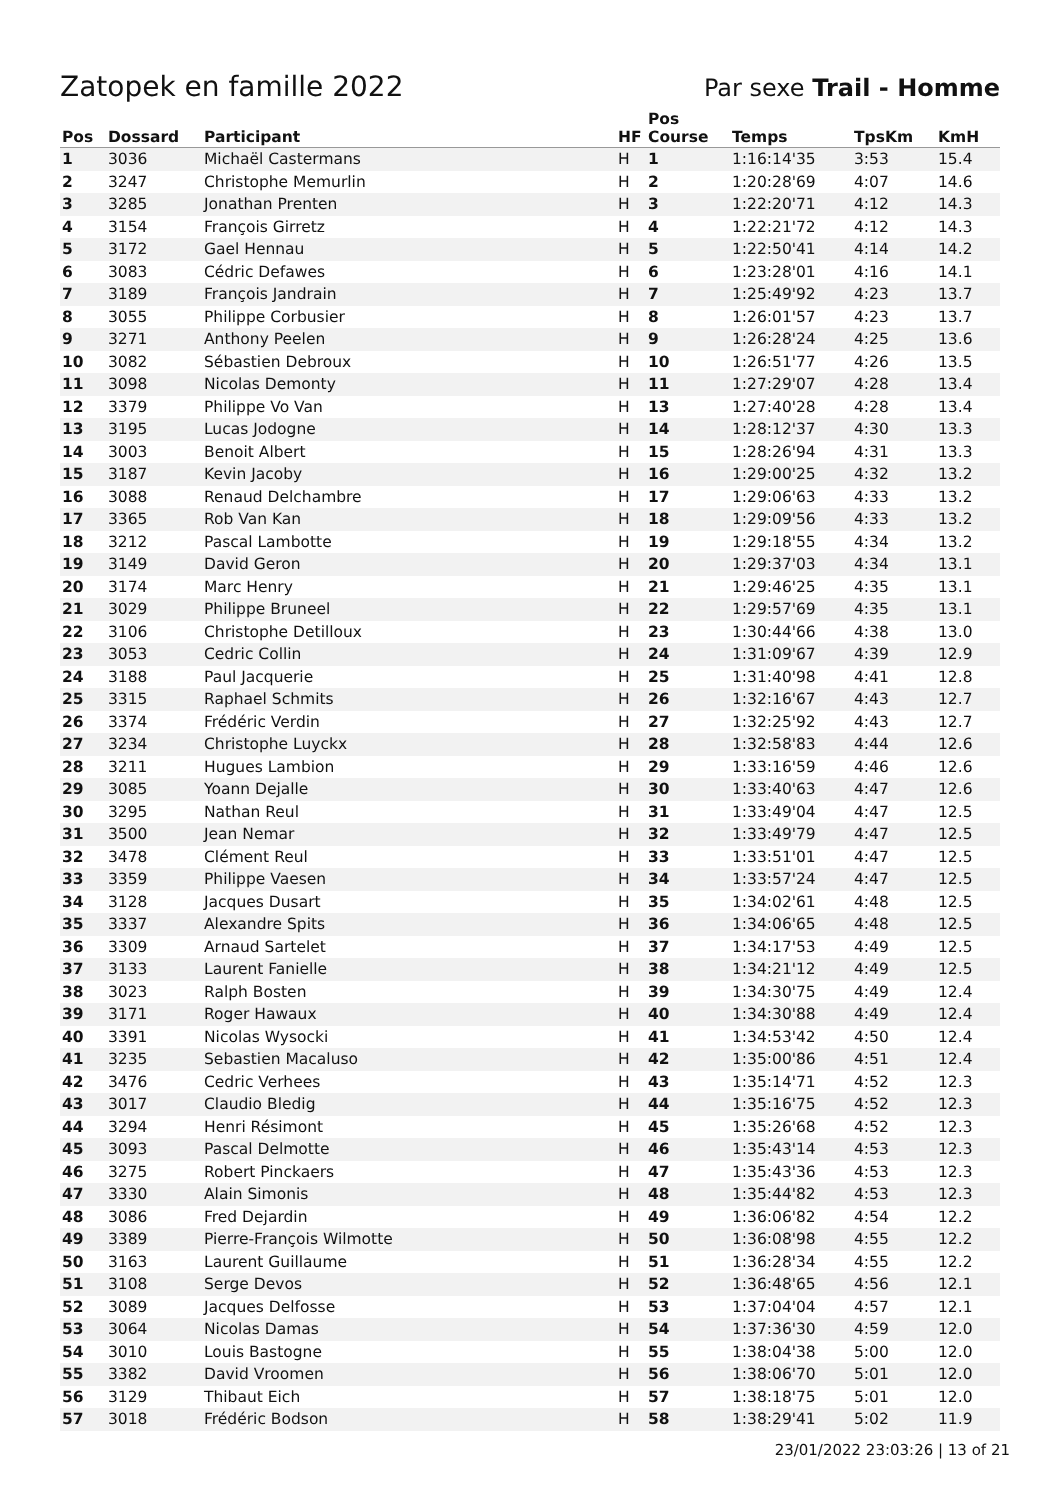Zatopek en famille 2022
Par sexe Trail - Homme
| Pos | Dossard | Participant | HF | Pos Course | Temps | TpsKm | KmH |
| --- | --- | --- | --- | --- | --- | --- | --- |
| 1 | 3036 | Michaël Castermans | H | 1 | 1:16:14'35 | 3:53 | 15.4 |
| 2 | 3247 | Christophe Memurlin | H | 2 | 1:20:28'69 | 4:07 | 14.6 |
| 3 | 3285 | Jonathan Prenten | H | 3 | 1:22:20'71 | 4:12 | 14.3 |
| 4 | 3154 | François Girretz | H | 4 | 1:22:21'72 | 4:12 | 14.3 |
| 5 | 3172 | Gael Hennau | H | 5 | 1:22:50'41 | 4:14 | 14.2 |
| 6 | 3083 | Cédric Defawes | H | 6 | 1:23:28'01 | 4:16 | 14.1 |
| 7 | 3189 | François Jandrain | H | 7 | 1:25:49'92 | 4:23 | 13.7 |
| 8 | 3055 | Philippe Corbusier | H | 8 | 1:26:01'57 | 4:23 | 13.7 |
| 9 | 3271 | Anthony Peelen | H | 9 | 1:26:28'24 | 4:25 | 13.6 |
| 10 | 3082 | Sébastien Debroux | H | 10 | 1:26:51'77 | 4:26 | 13.5 |
| 11 | 3098 | Nicolas Demonty | H | 11 | 1:27:29'07 | 4:28 | 13.4 |
| 12 | 3379 | Philippe Vo Van | H | 13 | 1:27:40'28 | 4:28 | 13.4 |
| 13 | 3195 | Lucas Jodogne | H | 14 | 1:28:12'37 | 4:30 | 13.3 |
| 14 | 3003 | Benoit Albert | H | 15 | 1:28:26'94 | 4:31 | 13.3 |
| 15 | 3187 | Kevin Jacoby | H | 16 | 1:29:00'25 | 4:32 | 13.2 |
| 16 | 3088 | Renaud Delchambre | H | 17 | 1:29:06'63 | 4:33 | 13.2 |
| 17 | 3365 | Rob Van Kan | H | 18 | 1:29:09'56 | 4:33 | 13.2 |
| 18 | 3212 | Pascal Lambotte | H | 19 | 1:29:18'55 | 4:34 | 13.2 |
| 19 | 3149 | David Geron | H | 20 | 1:29:37'03 | 4:34 | 13.1 |
| 20 | 3174 | Marc Henry | H | 21 | 1:29:46'25 | 4:35 | 13.1 |
| 21 | 3029 | Philippe Bruneel | H | 22 | 1:29:57'69 | 4:35 | 13.1 |
| 22 | 3106 | Christophe Detilloux | H | 23 | 1:30:44'66 | 4:38 | 13.0 |
| 23 | 3053 | Cedric Collin | H | 24 | 1:31:09'67 | 4:39 | 12.9 |
| 24 | 3188 | Paul Jacquerie | H | 25 | 1:31:40'98 | 4:41 | 12.8 |
| 25 | 3315 | Raphael Schmits | H | 26 | 1:32:16'67 | 4:43 | 12.7 |
| 26 | 3374 | Frédéric Verdin | H | 27 | 1:32:25'92 | 4:43 | 12.7 |
| 27 | 3234 | Christophe Luyckx | H | 28 | 1:32:58'83 | 4:44 | 12.6 |
| 28 | 3211 | Hugues Lambion | H | 29 | 1:33:16'59 | 4:46 | 12.6 |
| 29 | 3085 | Yoann Dejalle | H | 30 | 1:33:40'63 | 4:47 | 12.6 |
| 30 | 3295 | Nathan Reul | H | 31 | 1:33:49'04 | 4:47 | 12.5 |
| 31 | 3500 | Jean Nemar | H | 32 | 1:33:49'79 | 4:47 | 12.5 |
| 32 | 3478 | Clément Reul | H | 33 | 1:33:51'01 | 4:47 | 12.5 |
| 33 | 3359 | Philippe Vaesen | H | 34 | 1:33:57'24 | 4:47 | 12.5 |
| 34 | 3128 | Jacques Dusart | H | 35 | 1:34:02'61 | 4:48 | 12.5 |
| 35 | 3337 | Alexandre Spits | H | 36 | 1:34:06'65 | 4:48 | 12.5 |
| 36 | 3309 | Arnaud Sartelet | H | 37 | 1:34:17'53 | 4:49 | 12.5 |
| 37 | 3133 | Laurent Fanielle | H | 38 | 1:34:21'12 | 4:49 | 12.5 |
| 38 | 3023 | Ralph Bosten | H | 39 | 1:34:30'75 | 4:49 | 12.4 |
| 39 | 3171 | Roger Hawaux | H | 40 | 1:34:30'88 | 4:49 | 12.4 |
| 40 | 3391 | Nicolas Wysocki | H | 41 | 1:34:53'42 | 4:50 | 12.4 |
| 41 | 3235 | Sebastien Macaluso | H | 42 | 1:35:00'86 | 4:51 | 12.4 |
| 42 | 3476 | Cedric Verhees | H | 43 | 1:35:14'71 | 4:52 | 12.3 |
| 43 | 3017 | Claudio Bledig | H | 44 | 1:35:16'75 | 4:52 | 12.3 |
| 44 | 3294 | Henri Résimont | H | 45 | 1:35:26'68 | 4:52 | 12.3 |
| 45 | 3093 | Pascal Delmotte | H | 46 | 1:35:43'14 | 4:53 | 12.3 |
| 46 | 3275 | Robert Pinckaers | H | 47 | 1:35:43'36 | 4:53 | 12.3 |
| 47 | 3330 | Alain Simonis | H | 48 | 1:35:44'82 | 4:53 | 12.3 |
| 48 | 3086 | Fred Dejardin | H | 49 | 1:36:06'82 | 4:54 | 12.2 |
| 49 | 3389 | Pierre-François Wilmotte | H | 50 | 1:36:08'98 | 4:55 | 12.2 |
| 50 | 3163 | Laurent Guillaume | H | 51 | 1:36:28'34 | 4:55 | 12.2 |
| 51 | 3108 | Serge Devos | H | 52 | 1:36:48'65 | 4:56 | 12.1 |
| 52 | 3089 | Jacques Delfosse | H | 53 | 1:37:04'04 | 4:57 | 12.1 |
| 53 | 3064 | Nicolas Damas | H | 54 | 1:37:36'30 | 4:59 | 12.0 |
| 54 | 3010 | Louis Bastogne | H | 55 | 1:38:04'38 | 5:00 | 12.0 |
| 55 | 3382 | David Vroomen | H | 56 | 1:38:06'70 | 5:01 | 12.0 |
| 56 | 3129 | Thibaut Eich | H | 57 | 1:38:18'75 | 5:01 | 12.0 |
| 57 | 3018 | Frédéric Bodson | H | 58 | 1:38:29'41 | 5:02 | 11.9 |
23/01/2022 23:03:26 | 13 of 21